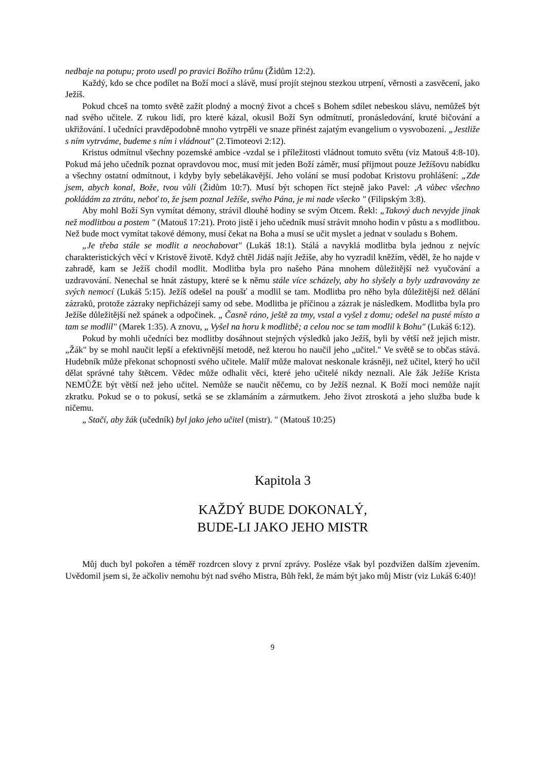nedbaje na potupu; proto usedl po pravici Božího trůnu (Židům 12:2).
Každý, kdo se chce podílet na Boží moci a slávě, musí projít stejnou stezkou utrpení, věrnosti a zasvěcení, jako Ježíš.
Pokud chceš na tomto světě zažít plodný a mocný život a chceš s Bohem sdílet nebeskou slávu, nemůžeš být nad svého učitele. Z rukou lidí, pro které kázal, okusil Boží Syn odmítnutí, pronásledování, kruté bičování a ukřižování. I učedníci pravděpodobně mnoho vytrpěli ve snaze přinést zajatým evangelium o vysvobození. „Jestliže s ním vytrváme, budeme s ním i vládnout" (2.Timoteovi 2:12).
Kristus odmítnul všechny pozemské ambice -vzdal se i příležitosti vládnout tomuto světu (viz Matouš 4:8-10). Pokud má jeho učedník poznat opravdovou moc, musí mít jeden Boží záměr, musí přijmout pouze Ježíšovu nabídku a všechny ostatní odmítnout, i kdyby byly sebelákavější. Jeho volání se musí podobat Kristovu prohlášení: „Zde jsem, abych konal, Bože, tvou vůli (Židům 10:7). Musí být schopen říct stejně jako Pavel: ‚A vůbec všechno pokládám za ztrátu, neboť to, že jsem poznal Ježíše, svého Pána, je mi nade všecko " (Filipským 3:8).
Aby mohl Boží Syn vymítat démony, strávil dlouhé hodiny se svým Otcem. Řekl: „Takový duch nevyjde jinak než modlitbou a postem " (Matouš 17:21). Proto jistě i jeho učedník musí strávit mnoho hodin v půstu a s modlitbou. Než bude moct vymítat takové démony, musí čekat na Boha a musí se učit myslet a jednat v souladu s Bohem.
„Je třeba stále se modlit a neochabovat" (Lukáš 18:1). Stálá a navyklá modlitba byla jednou z nejvíc charakteristických věcí v Kristově životě. Když chtěl Jidáš najít Ježíše, aby ho vyzradil kněžím, věděl, že ho najde v zahradě, kam se Ježíš chodil modlit. Modlitba byla pro našeho Pána mnohem důležitější než vyučování a uzdravování. Nenechal se hnát zástupy, které se k němu stále více scházely, aby ho slyšely a byly uzdravovány ze svých nemocí (Lukáš 5:15). Ježíš odešel na poušť a modlil se tam. Modlitba pro něho byla důležitější než dělání zázraků, protože zázraky nepřicházejí samy od sebe. Modlitba je příčinou a zázrak je následkem. Modlitba byla pro Ježíše důležitější než spánek a odpočinek. „ Časně ráno, ještě za tmy, vstal a vyšel z domu; odešel na pusté místo a tam se modlil" (Marek 1:35). A znovu, „ Vyšel na horu k modlitbě; a celou noc se tam modlil k Bohu" (Lukáš 6:12).
Pokud by mohli učedníci bez modlitby dosáhnout stejných výsledků jako Ježíš, byli by větší než jejich mistr. „Žák" by se mohl naučit lepší a efektivnější metodě, než kterou ho naučil jeho „učitel." Ve světě se to občas stává. Hudebník může překonat schopnosti svého učitele. Malíř může malovat neskonale krásněji, než učitel, který ho učil dělat správné tahy štětcem. Vědec může odhalit věci, které jeho učitelé nikdy neznali. Ale žák Ježíše Krista NEMŮŽE být větší než jeho učitel. Nemůže se naučit něčemu, co by Ježíš neznal. K Boží moci nemůže najít zkratku. Pokud se o to pokusí, setká se se zklamáním a zármutkem. Jeho život ztroskotá a jeho služba bude k ničemu.
„ Stačí, aby žák (učedník) byl jako jeho učitel (mistr). " (Matouš 10:25)
Kapitola 3
KAŽDÝ BUDE DOKONALÝ,
BUDE-LI JAKO JEHO MISTR
Můj duch byl pokořen a téměř rozdrcen slovy z první zprávy. Posléze však byl pozdvižen dalším zjevením. Uvědomil jsem si, že ačkoliv nemohu být nad svého Mistra, Bůh řekl, že mám být jako můj Mistr (viz Lukáš 6:40)!
9